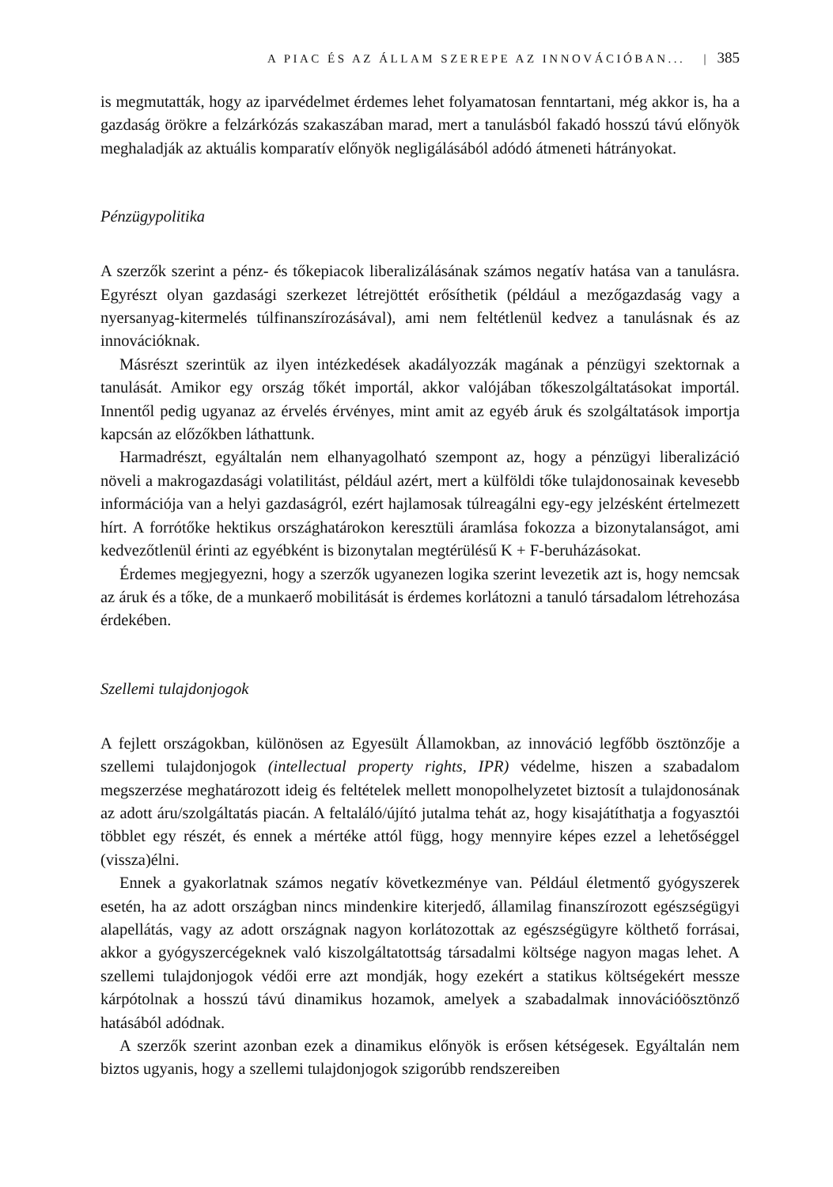A PIAC ÉS AZ ÁLLAM SZEREPE AZ INNOVÁCIÓBAN... | 385
is megmutatták, hogy az iparvédelmet érdemes lehet folyamatosan fenntartani, még akkor is, ha a gazdaság örökre a felzárkózás szakaszában marad, mert a tanulásból fakadó hosszú távú előnyök meghaladják az aktuális komparatív előnyök negligálásából adódó átmeneti hátrányokat.
Pénzügypolitika
A szerzők szerint a pénz- és tőkepiacok liberalizálásának számos negatív hatása van a tanulásra. Egyrészt olyan gazdasági szerkezet létrejöttét erősíthetik (például a mezőgazdaság vagy a nyersanyag-kitermelés túlfinanszírozásával), ami nem feltétlenül kedvez a tanulásnak és az innovációknak.
Másrészt szerintük az ilyen intézkedések akadályozzák magának a pénzügyi szektornak a tanulását. Amikor egy ország tőkét importál, akkor valójában tőkeszolgáltatásokat importál. Innentől pedig ugyanaz az érvelés érvényes, mint amit az egyéb áruk és szolgáltatások importja kapcsán az előzőkben láthattunk.
Harmadrészt, egyáltalán nem elhanyagolható szempont az, hogy a pénzügyi liberalizáció növeli a makrogazdasági volatilitást, például azért, mert a külföldi tőke tulajdonosainak kevesebb információja van a helyi gazdaságról, ezért hajlamosak túlreagálni egy-egy jelzésként értelmezett hírt. A forrótőke hektikus országhatárokon keresztüli áramlása fokozza a bizonytalanságot, ami kedvezőtlenül érinti az egyébként is bizonytalan megtérülésű K + F-beruházásokat.
Érdemes megjegyezni, hogy a szerzők ugyanezen logika szerint levezetik azt is, hogy nemcsak az áruk és a tőke, de a munkaerő mobilitását is érdemes korlátozni a tanuló társadalom létrehozása érdekében.
Szellemi tulajdonjogok
A fejlett országokban, különösen az Egyesült Államokban, az innováció legfőbb ösztönzője a szellemi tulajdonjogok (intellectual property rights, IPR) védelme, hiszen a szabadalom megszerzése meghatározott ideig és feltételek mellett monopolhelyzetet biztosít a tulajdonosának az adott áru/szolgáltatás piacán. A feltaláló/újító jutalma tehát az, hogy kisajátíthatja a fogyasztói többlet egy részét, és ennek a mértéke attól függ, hogy mennyire képes ezzel a lehetőséggel (vissza)élni.
Ennek a gyakorlatnak számos negatív következménye van. Például életmentő gyógyszerek esetén, ha az adott országban nincs mindenkire kiterjedő, államilag finanszírozott egészségügyi alapellátás, vagy az adott országnak nagyon korlátozottak az egészségügyre költhető forrásai, akkor a gyógyszercégeknek való kiszolgáltatottság társadalmi költsége nagyon magas lehet. A szellemi tulajdonjogok védői erre azt mondják, hogy ezekért a statikus költségekért messze kárpótolnak a hosszú távú dinamikus hozamok, amelyek a szabadalmak innovációösztönző hatásából adódnak.
A szerzők szerint azonban ezek a dinamikus előnyök is erősen kétségesek. Egyáltalán nem biztos ugyanis, hogy a szellemi tulajdonjogok szigorúbb rendszereiben